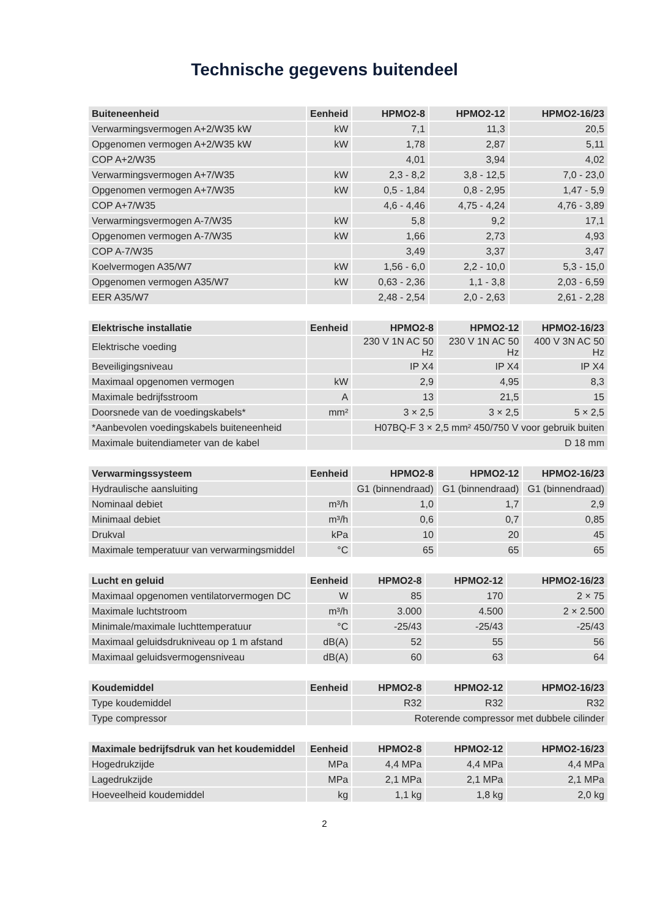Technische gegevens buitendeel
| Buiteneenheid | Eenheid | HPMO2-8 | HPMO2-12 | HPMO2-16/23 |
| --- | --- | --- | --- | --- |
| Verwarmingsvermogen A+2/W35 kW | kW | 7,1 | 11,3 | 20,5 |
| Opgenomen vermogen A+2/W35 kW | kW | 1,78 | 2,87 | 5,11 |
| COP A+2/W35 | | 4,01 | 3,94 | 4,02 |
| Verwarmingsvermogen A+7/W35 | kW | 2,3 - 8,2 | 3,8 - 12,5 | 7,0 - 23,0 |
| Opgenomen vermogen A+7/W35 | kW | 0,5 - 1,84 | 0,8 - 2,95 | 1,47 - 5,9 |
| COP A+7/W35 | | 4,6 - 4,46 | 4,75 - 4,24 | 4,76 - 3,89 |
| Verwarmingsvermogen A-7/W35 | kW | 5,8 | 9,2 | 17,1 |
| Opgenomen vermogen A-7/W35 | kW | 1,66 | 2,73 | 4,93 |
| COP A-7/W35 | | 3,49 | 3,37 | 3,47 |
| Koelvermogen A35/W7 | kW | 1,56 - 6,0 | 2,2 - 10,0 | 5,3 - 15,0 |
| Opgenomen vermogen A35/W7 | kW | 0,63 - 2,36 | 1,1 - 3,8 | 2,03 - 6,59 |
| EER A35/W7 | | 2,48 - 2,54 | 2,0 - 2,63 | 2,61 - 2,28 |
| Elektrische installatie | Eenheid | HPMO2-8 | HPMO2-12 | HPMO2-16/23 |
| --- | --- | --- | --- | --- |
| Elektrische voeding | | 230 V 1N AC 50 Hz | 230 V 1N AC 50 Hz | 400 V 3N AC 50 Hz |
| Beveiligingsniveau | | IP X4 | IP X4 | IP X4 |
| Maximaal opgenomen vermogen | kW | 2,9 | 4,95 | 8,3 |
| Maximale bedrijfsstroom | A | 13 | 21,5 | 15 |
| Doorsnede van de voedingskabels* | mm² | 3 × 2,5 | 3 × 2,5 | 5 × 2,5 |
| *Aanbevolen voedingskabels buiteneenheid | | H07BQ-F 3 × 2,5 mm² 450/750 V voor gebruik buiten | | |
| Maximale buitendiameter van de kabel | | D 18 mm | | |
| Verwarmingssysteem | Eenheid | HPMO2-8 | HPMO2-12 | HPMO2-16/23 |
| --- | --- | --- | --- | --- |
| Hydraulische aansluiting | | G1 (binnendraad) | G1 (binnendraad) | G1 (binnendraad) |
| Nominaal debiet | m³/h | 1,0 | 1,7 | 2,9 |
| Minimaal debiet | m³/h | 0,6 | 0,7 | 0,85 |
| Drukval | kPa | 10 | 20 | 45 |
| Maximale temperatuur van verwarmingsmiddel | °C | 65 | 65 | 65 |
| Lucht en geluid | Eenheid | HPMO2-8 | HPMO2-12 | HPMO2-16/23 |
| --- | --- | --- | --- | --- |
| Maximaal opgenomen ventilatorvermogen DC | W | 85 | 170 | 2 × 75 |
| Maximale luchtstroom | m³/h | 3.000 | 4.500 | 2 × 2.500 |
| Minimale/maximale luchttemperatuur | °C | -25/43 | -25/43 | -25/43 |
| Maximaal geluidsdrukniveau op 1 m afstand | dB(A) | 52 | 55 | 56 |
| Maximaal geluidsvermogensniveau | dB(A) | 60 | 63 | 64 |
| Koudemiddel | Eenheid | HPMO2-8 | HPMO2-12 | HPMO2-16/23 |
| --- | --- | --- | --- | --- |
| Type koudemiddel | | R32 | R32 | R32 |
| Type compressor | | Roterende compressor met dubbele cilinder | | |
| Maximale bedrijfsdruk van het koudemiddel | Eenheid | HPMO2-8 | HPMO2-12 | HPMO2-16/23 |
| --- | --- | --- | --- | --- |
| Hogedrukzijde | MPa | 4,4 MPa | 4,4 MPa | 4,4 MPa |
| Lagedrukzijde | MPa | 2,1 MPa | 2,1 MPa | 2,1 MPa |
| Hoeveelheid koudemiddel | kg | 1,1 kg | 1,8 kg | 2,0 kg |
2